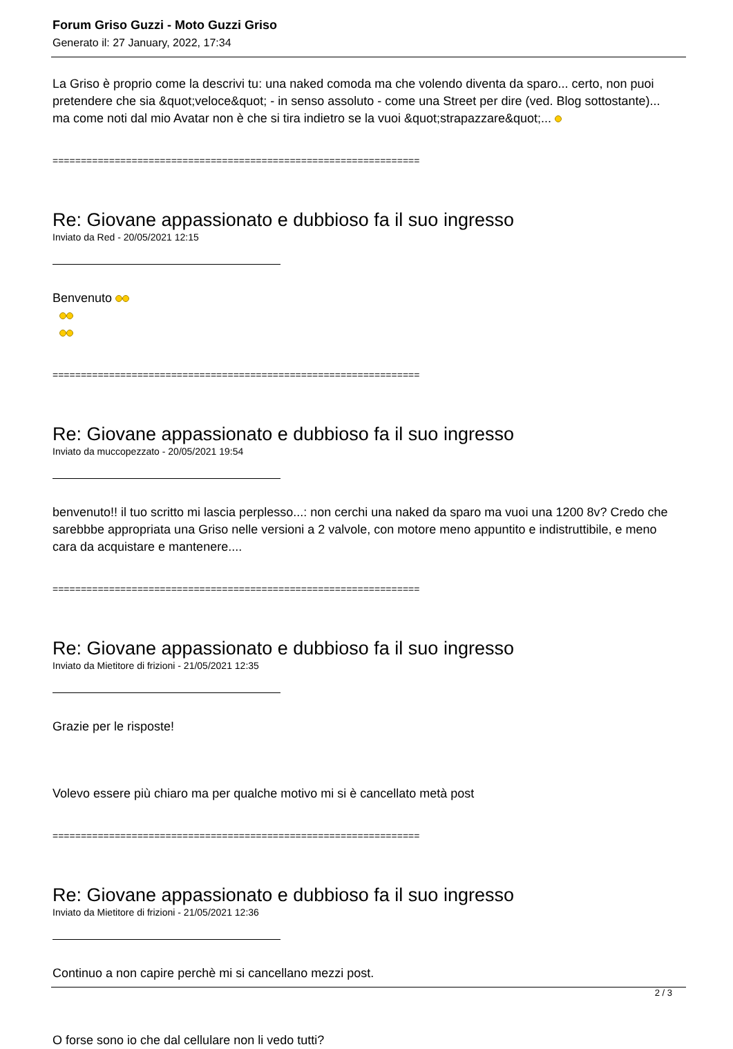Forum Griso Guzzi - Moto Guzzi Griso
Generato il: 27 January, 2022, 17:34
La Griso è proprio come la descrivi tu: una naked comoda ma che volendo diventa da sparo... certo, non puoi pretendere che sia &quot;veloce&quot; - in senso assoluto - come una Street per dire (ved. Blog sottostante)... ma come noti dal mio Avatar non è che si tira indietro se la vuoi &quot;strapazzare&quot;...
=================================================================
Re: Giovane appassionato e dubbioso fa il suo ingresso
Inviato da Red - 20/05/2021 12:15
Benvenuto
=================================================================
Re: Giovane appassionato e dubbioso fa il suo ingresso
Inviato da muccopezzato - 20/05/2021 19:54
benvenuto!! il tuo scritto mi lascia perplesso...: non cerchi una naked da sparo ma vuoi una 1200 8v? Credo che sarebbbe appropriata una Griso nelle versioni a 2 valvole, con motore meno appuntito e indistruttibile, e meno cara da acquistare e mantenere....
=================================================================
Re: Giovane appassionato e dubbioso fa il suo ingresso
Inviato da Mietitore di frizioni - 21/05/2021 12:35
Grazie per le risposte!
Volevo essere più chiaro ma per qualche motivo mi si è cancellato metà post
=================================================================
Re: Giovane appassionato e dubbioso fa il suo ingresso
Inviato da Mietitore di frizioni - 21/05/2021 12:36
Continuo a non capire perchè mi si cancellano mezzi post.
O forse sono io che dal cellulare non li vedo tutti?
2 / 3